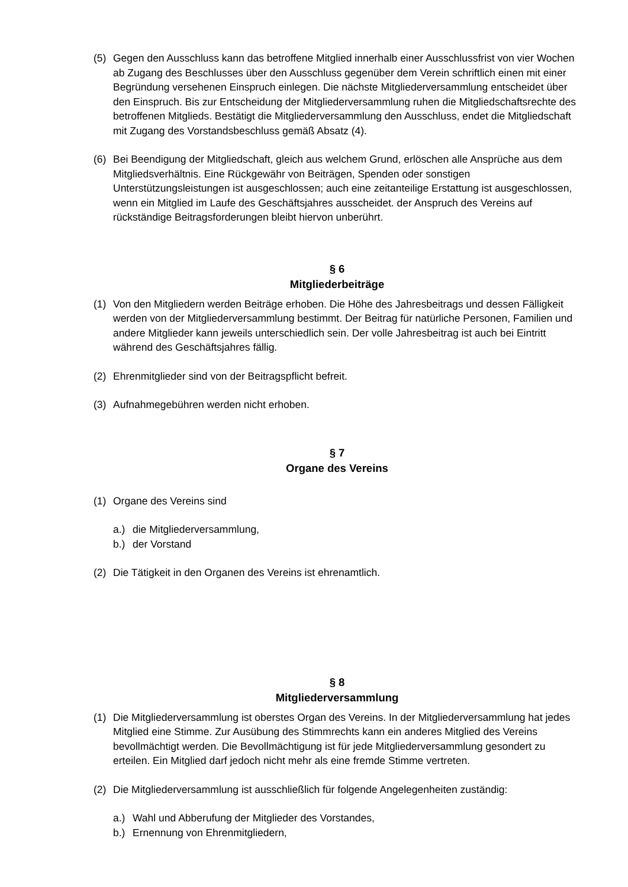(5) Gegen den Ausschluss kann das betroffene Mitglied innerhalb einer Ausschlussfrist von vier Wochen ab Zugang des Beschlusses über den Ausschluss gegenüber dem Verein schriftlich einen mit einer Begründung versehenen Einspruch einlegen. Die nächste Mitgliederversammlung entscheidet über den Einspruch. Bis zur Entscheidung der Mitgliederversammlung ruhen die Mitgliedschaftsrechte des betroffenen Mitglieds. Bestätigt die Mitgliederversammlung den Ausschluss, endet die Mitgliedschaft mit Zugang des Vorstandsbeschluss gemäß Absatz (4).
(6) Bei Beendigung der Mitgliedschaft, gleich aus welchem Grund, erlöschen alle Ansprüche aus dem Mitgliedsverhältnis. Eine Rückgewähr von Beiträgen, Spenden oder sonstigen Unterstützungsleistungen ist ausgeschlossen; auch eine zeitanteilige Erstattung ist ausgeschlossen, wenn ein Mitglied im Laufe des Geschäftsjahres ausscheidet. der Anspruch des Vereins auf rückständige Beitragsforderungen bleibt hiervon unberührt.
§ 6
Mitgliederbeiträge
(1) Von den Mitgliedern werden Beiträge erhoben. Die Höhe des Jahresbeitrags und dessen Fälligkeit werden von der Mitgliederversammlung bestimmt. Der Beitrag für natürliche Personen, Familien und andere Mitglieder kann jeweils unterschiedlich sein. Der volle Jahresbeitrag ist auch bei Eintritt während des Geschäftsjahres fällig.
(2) Ehrenmitglieder sind von der Beitragspflicht befreit.
(3) Aufnahmegebühren werden nicht erhoben.
§ 7
Organe des Vereins
(1) Organe des Vereins sind
a.) die Mitgliederversammlung,
b.) der Vorstand
(2) Die Tätigkeit in den Organen des Vereins ist ehrenamtlich.
§ 8
Mitgliederversammlung
(1) Die Mitgliederversammlung ist oberstes Organ des Vereins. In der Mitgliederversammlung hat jedes Mitglied eine Stimme. Zur Ausübung des Stimmrechts kann ein anderes Mitglied des Vereins bevollmächtigt werden. Die Bevollmächtigung ist für jede Mitgliederversammlung gesondert zu erteilen. Ein Mitglied darf jedoch nicht mehr als eine fremde Stimme vertreten.
(2) Die Mitgliederversammlung ist ausschließlich für folgende Angelegenheiten zuständig:
a.) Wahl und Abberufung der Mitglieder des Vorstandes,
b.) Ernennung von Ehrenmitgliedern,